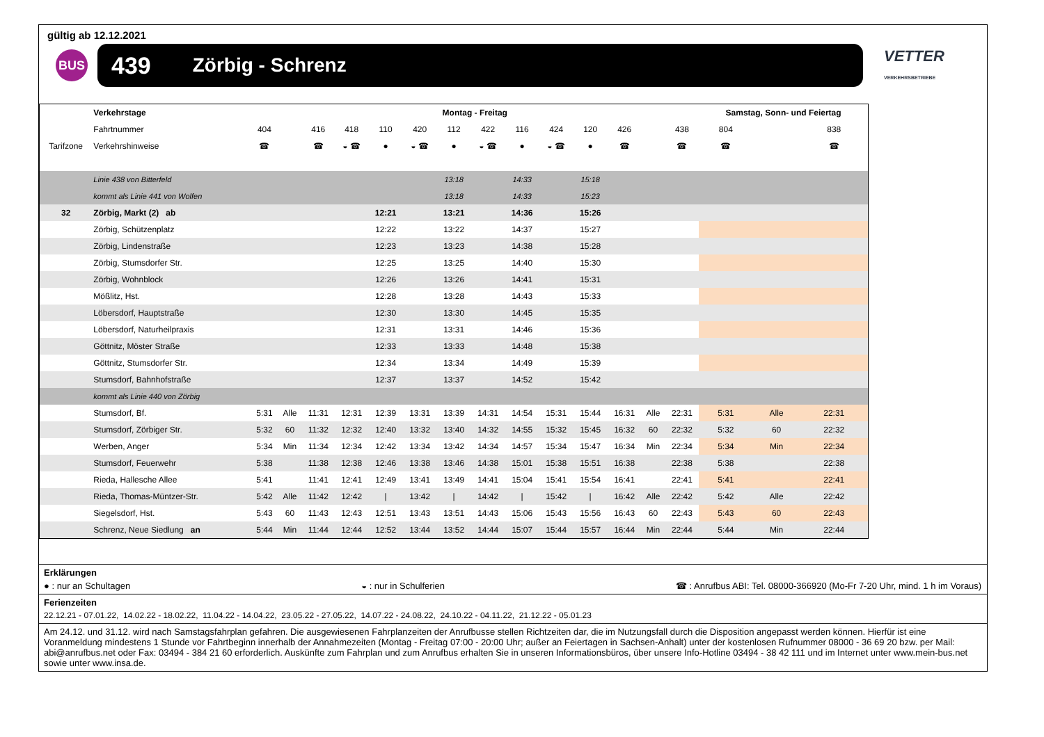gültig ab 12.12.2021
BUS
439 Zörbig - Schrenz
VETTER
VERKEHRSBETRIEBE
| | Verkehrstage | Montag - Freitag | | | | | | | | | | | | | | Samstag, Sonn- und Feiertag | | |
| --- | --- | --- | --- | --- | --- | --- | --- | --- | --- | --- | --- | --- | --- | --- | --- | --- | --- | --- |
| | Fahrtnummer | 404 | | 416 | 418 | 110 | 420 | 112 | 422 | 116 | 424 | 120 | 426 | | 438 | 804 | | 838 |
| Tarifzone | Verkehrshinweise | ☎ | | ☎ | ◒ ☎ | ● | ◒ ☎ | ● | ◒ ☎ | ● | ◒ ☎ | ● | ☎ | | ☎ | ☎ | | ☎ |
| | Linie 438 von Bitterfeld | | | | | | | 13:18 | | 14:33 | | 15:18 | | | | | | |
| | kommt als Linie 441 von Wolfen | | | | | | | 13:18 | | 14:33 | | 15:23 | | | | | | |
| 32 | Zörbig, Markt (2) ab | | | | | 12:21 | | 13:21 | | 14:36 | | 15:26 | | | | | | |
| | Zörbig, Schützenplatz | | | | | 12:22 | | 13:22 | | 14:37 | | 15:27 | | | | | | |
| | Zörbig, Lindenstraße | | | | | 12:23 | | 13:23 | | 14:38 | | 15:28 | | | | | | |
| | Zörbig, Stumsdorfer Str. | | | | | 12:25 | | 13:25 | | 14:40 | | 15:30 | | | | | | |
| | Zörbig, Wohnblock | | | | | 12:26 | | 13:26 | | 14:41 | | 15:31 | | | | | | |
| | Mößlitz, Hst. | | | | | 12:28 | | 13:28 | | 14:43 | | 15:33 | | | | | | |
| | Löbersdorf, Hauptstraße | | | | | 12:30 | | 13:30 | | 14:45 | | 15:35 | | | | | | |
| | Löbersdorf, Naturheilpraxis | | | | | 12:31 | | 13:31 | | 14:46 | | 15:36 | | | | | | |
| | Göttnitz, Möster Straße | | | | | 12:33 | | 13:33 | | 14:48 | | 15:38 | | | | | | |
| | Göttnitz, Stumsdorfer Str. | | | | | 12:34 | | 13:34 | | 14:49 | | 15:39 | | | | | | |
| | Stumsdorf, Bahnhofstraße | | | | | 12:37 | | 13:37 | | 14:52 | | 15:42 | | | | | | |
| | kommt als Linie 440 von Zörbig | | | | | | | | | | | | | | | | | |
| | Stumsdorf, Bf. | 5:31 | Alle | 11:31 | 12:31 | 12:39 | 13:31 | 13:39 | 14:31 | 14:54 | 15:31 | 15:44 | 16:31 | Alle | 22:31 | 5:31 | Alle | 22:31 |
| | Stumsdorf, Zörbiger Str. | 5:32 | 60 | 11:32 | 12:32 | 12:40 | 13:32 | 13:40 | 14:32 | 14:55 | 15:32 | 15:45 | 16:32 | 60 | 22:32 | 5:32 | 60 | 22:32 |
| | Werben, Anger | 5:34 | Min | 11:34 | 12:34 | 12:42 | 13:34 | 13:42 | 14:34 | 14:57 | 15:34 | 15:47 | 16:34 | Min | 22:34 | 5:34 | Min | 22:34 |
| | Stumsdorf, Feuerwehr | 5:38 | | 11:38 | 12:38 | 12:46 | 13:38 | 13:46 | 14:38 | 15:01 | 15:38 | 15:51 | 16:38 | | 22:38 | 5:38 | | 22:38 |
| | Rieda, Hallesche Allee | 5:41 | | 11:41 | 12:41 | 12:49 | 13:41 | 13:49 | 14:41 | 15:04 | 15:41 | 15:54 | 16:41 | | 22:41 | 5:41 | | 22:41 |
| | Rieda, Thomas-Müntzer-Str. | 5:42 | Alle | 11:42 | 12:42 | / | 13:42 | / | 14:42 | / | 15:42 | / | 16:42 | Alle | 22:42 | 5:42 | Alle | 22:42 |
| | Siegelsdorf, Hst. | 5:43 | 60 | 11:43 | 12:43 | 12:51 | 13:43 | 13:51 | 14:43 | 15:06 | 15:43 | 15:56 | 16:43 | 60 | 22:43 | 5:43 | 60 | 22:43 |
| | Schrenz, Neue Siedlung an | 5:44 | Min | 11:44 | 12:44 | 12:52 | 13:44 | 13:52 | 14:44 | 15:07 | 15:44 | 15:57 | 16:44 | Min | 22:44 | 5:44 | Min | 22:44 |
Erklärungen
● : nur an Schultagen ◒ : nur in Schulferien ☎ : Anrufbus ABI: Tel. 08000-366920 (Mo-Fr 7-20 Uhr, mind. 1 h im Voraus)
Ferienzeiten
22.12.21 - 07.01.22, 14.02.22 - 18.02.22, 11.04.22 - 14.04.22, 23.05.22 - 27.05.22, 14.07.22 - 24.08.22, 24.10.22 - 04.11.22, 21.12.22 - 05.01.23
Am 24.12. und 31.12. wird nach Samstagsfahrplan gefahren. Die ausgewiesenen Fahrplanzeiten der Anrufbusse stellen Richtzeiten dar, die im Nutzungsfall durch die Disposition angepasst werden können. Hierfür ist eine Voranmeldung mindestens 1 Stunde vor Fahrtbeginn innerhalb der Annahmezeiten (Montag - Freitag 07:00 - 20:00 Uhr; außer an Feiertagen in Sachsen-Anhalt) unter der kostenlosen Rufnummer 08000 - 36 69 20 bzw. per Mail: abi@anrufbus.net oder Fax: 03494 - 384 21 60 erforderlich. Auskünfte zum Fahrplan und zum Anrufbus erhalten Sie in unseren Informationsbüros, über unsere Info-Hotline 03494 - 38 42 111 und im Internet unter www.mein-bus.net sowie unter www.insa.de.